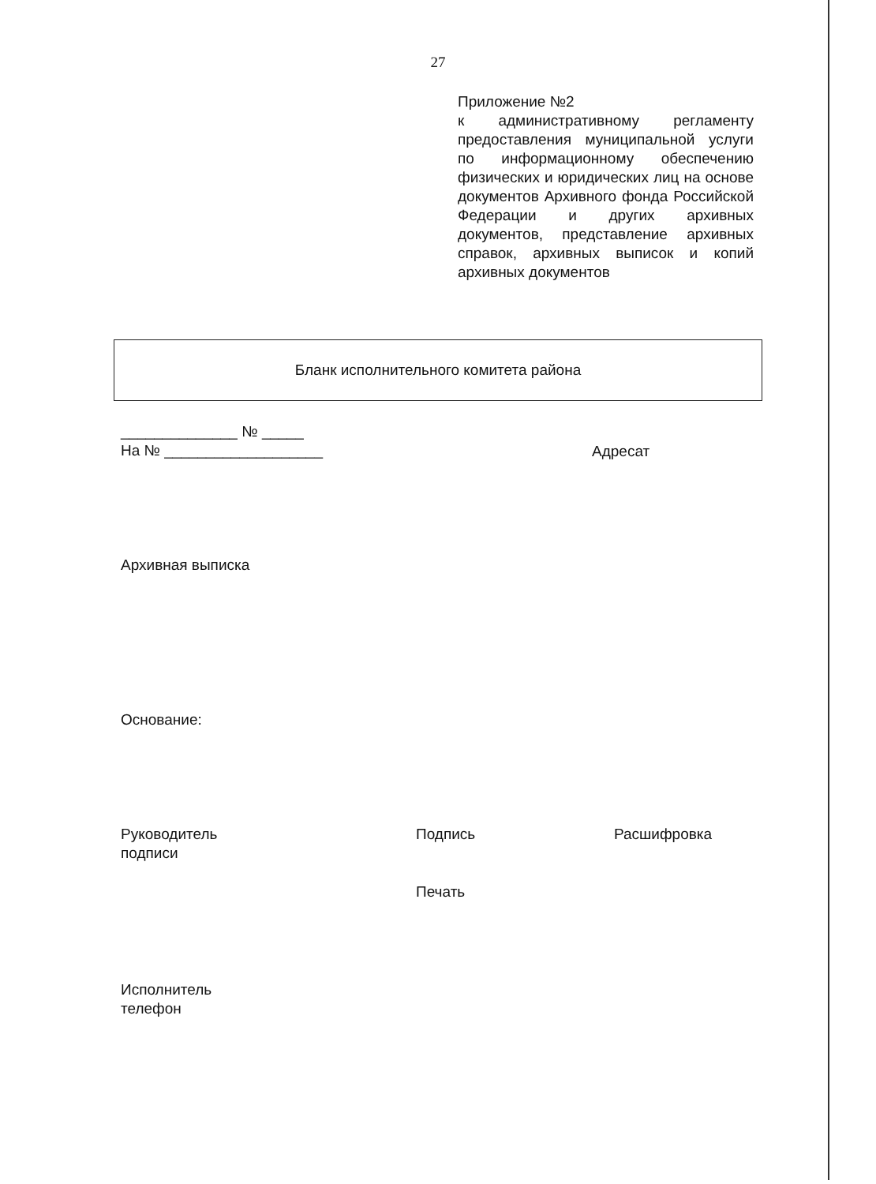27
Приложение №2
к административному регламенту предоставления муниципальной услуги по информационному обеспечению физических и юридических лиц на основе документов Архивного фонда Российской Федерации и других архивных документов, представление архивных справок, архивных выписок и копий архивных документов
Бланк исполнительного комитета района
______________ № _____
На № ___________________
Адресат
Архивная выписка
Основание:
Руководитель
подписи
Подпись Расшифровка
Печать
Исполнитель
телефон